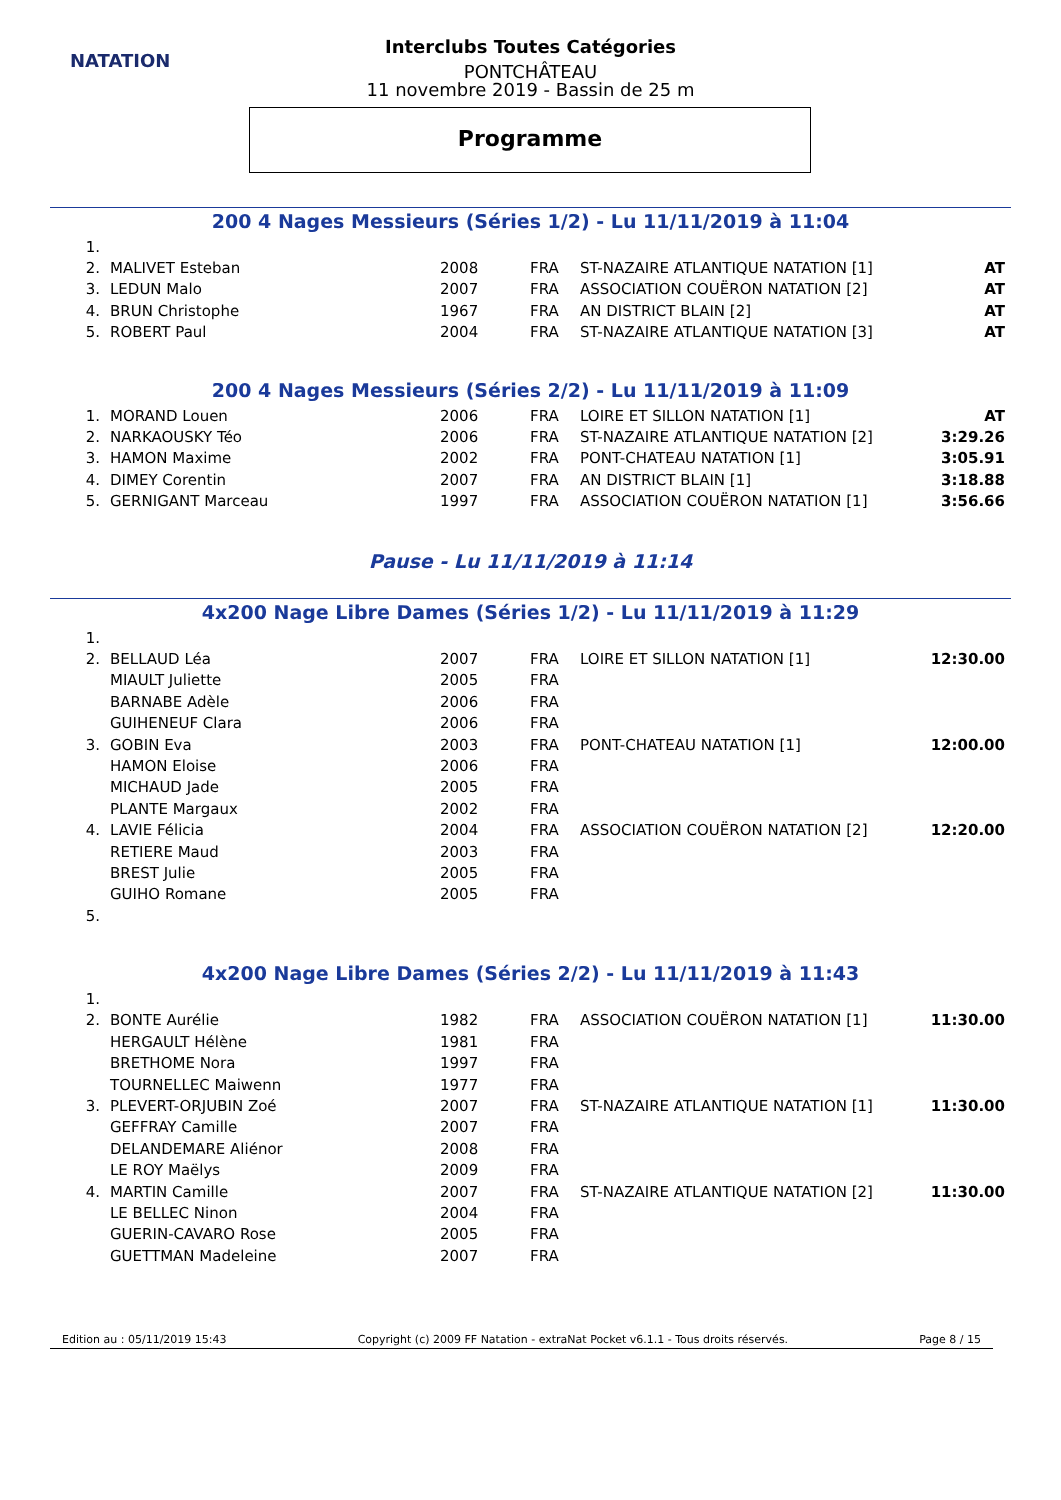NATATION
Interclubs Toutes Catégories
PONTCHÂTEAU
11 novembre 2019 - Bassin de 25 m
Programme
200 4 Nages Messieurs (Séries 1/2) - Lu 11/11/2019 à 11:04
| 1. | | | | | |
| 2. | MALIVET Esteban | 2008 | FRA | ST-NAZAIRE ATLANTIQUE NATATION [1] | AT |
| 3. | LEDUN Malo | 2007 | FRA | ASSOCIATION COUËRON NATATION [2] | AT |
| 4. | BRUN Christophe | 1967 | FRA | AN DISTRICT BLAIN [2] | AT |
| 5. | ROBERT Paul | 2004 | FRA | ST-NAZAIRE ATLANTIQUE NATATION [3] | AT |
200 4 Nages Messieurs (Séries 2/2) - Lu 11/11/2019 à 11:09
| 1. | MORAND Louen | 2006 | FRA | LOIRE ET SILLON NATATION [1] | AT |
| 2. | NARKAOUSKY Téo | 2006 | FRA | ST-NAZAIRE ATLANTIQUE NATATION [2] | 3:29.26 |
| 3. | HAMON Maxime | 2002 | FRA | PONT-CHATEAU NATATION [1] | 3:05.91 |
| 4. | DIMEY Corentin | 2007 | FRA | AN DISTRICT BLAIN [1] | 3:18.88 |
| 5. | GERNIGANT Marceau | 1997 | FRA | ASSOCIATION COUËRON NATATION [1] | 3:56.66 |
Pause - Lu 11/11/2019 à 11:14
4x200 Nage Libre Dames (Séries 1/2) - Lu 11/11/2019 à 11:29
| 1. | | | | | |
| 2. | BELLAUD Léa | 2007 | FRA | LOIRE ET SILLON NATATION [1] | 12:30.00 |
| | MIAULT Juliette | 2005 | FRA | | |
| | BARNABE Adèle | 2006 | FRA | | |
| | GUIHENEUF Clara | 2006 | FRA | | |
| 3. | GOBIN Eva | 2003 | FRA | PONT-CHATEAU NATATION [1] | 12:00.00 |
| | HAMON Eloise | 2006 | FRA | | |
| | MICHAUD Jade | 2005 | FRA | | |
| | PLANTE Margaux | 2002 | FRA | | |
| 4. | LAVIE Félicia | 2004 | FRA | ASSOCIATION COUËRON NATATION [2] | 12:20.00 |
| | RETIERE Maud | 2003 | FRA | | |
| | BREST Julie | 2005 | FRA | | |
| | GUIHO Romane | 2005 | FRA | | |
| 5. | | | | | |
4x200 Nage Libre Dames (Séries 2/2) - Lu 11/11/2019 à 11:43
| 1. | | | | | |
| 2. | BONTE Aurélie | 1982 | FRA | ASSOCIATION COUËRON NATATION [1] | 11:30.00 |
| | HERGAULT Hélène | 1981 | FRA | | |
| | BRETHOME Nora | 1997 | FRA | | |
| | TOURNELLEC Maiwenn | 1977 | FRA | | |
| 3. | PLEVERT-ORJUBIN Zoé | 2007 | FRA | ST-NAZAIRE ATLANTIQUE NATATION [1] | 11:30.00 |
| | GEFFRAY Camille | 2007 | FRA | | |
| | DELANDEMARE Aliénor | 2008 | FRA | | |
| | LE ROY Maëlys | 2009 | FRA | | |
| 4. | MARTIN Camille | 2007 | FRA | ST-NAZAIRE ATLANTIQUE NATATION [2] | 11:30.00 |
| | LE BELLEC Ninon | 2004 | FRA | | |
| | GUERIN-CAVARO Rose | 2005 | FRA | | |
| | GUETTMAN Madeleine | 2007 | FRA | | |
Edition au : 05/11/2019 15:43 Copyright (c) 2009 FF Natation - extraNat Pocket v6.1.1 - Tous droits réservés. Page 8 / 15